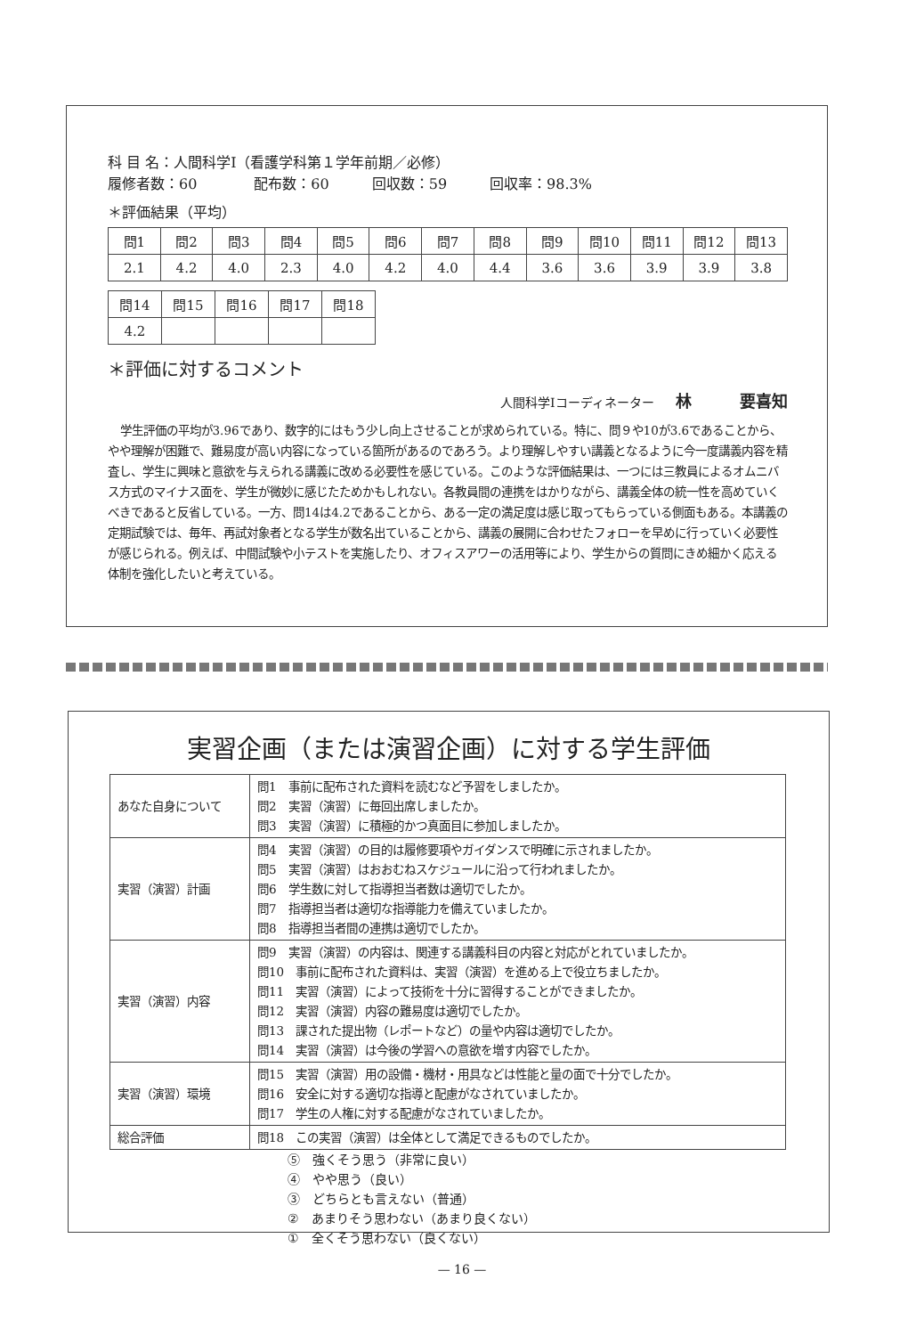科 目 名：人間科学Ⅰ（看護学科第１学年前期／必修）
履修者数：60　　　　配布数：60　　　回収数：59　　　回収率：98.3%
＊評価結果（平均）
| 問1 | 問2 | 問3 | 問4 | 問5 | 問6 | 問7 | 問8 | 問9 | 問10 | 問11 | 問12 | 問13 |
| 2.1 | 4.2 | 4.0 | 2.3 | 4.0 | 4.2 | 4.0 | 4.4 | 3.6 | 3.6 | 3.9 | 3.9 | 3.8 |
| 問14 | 問15 | 問16 | 問17 | 問18 |
| 4.2 | | | | |
＊評価に対するコメント
人間科学Ⅰコーディネーター 林　　　要喜知
学生評価の平均が3.96であり、数字的にはもう少し向上させることが求められている。特に、問９や10が3.6であることから、やや理解が困難で、難易度が高い内容になっている箇所があるのであろう。より理解しやすい講義となるように今一度講義内容を精査し、学生に興味と意欲を与えられる講義に改める必要性を感じている。このような評価結果は、一つには三教員によるオムニバス方式のマイナス面を、学生が微妙に感じたためかもしれない。各教員間の連携をはかりながら、講義全体の統一性を高めていくべきであると反省している。一方、問14は4.2であることから、ある一定の満足度は感じ取ってもらっている側面もある。本講義の定期試験では、毎年、再試対象者となる学生が数名出ていることから、講義の展開に合わせたフォローを早めに行っていく必要性が感じられる。例えば、中間試験や小テストを実施したり、オフィスアワーの活用等により、学生からの質問にきめ細かく応える体制を強化したいと考えている。
実習企画（または演習企画）に対する学生評価
| あなた自身について | 問1 事前に配布された資料を読むなど予習をしましたか。 問2 実習（演習）に毎回出席しましたか。 問3 実習（演習）に積極的かつ真面目に参加しましたか。 |
| 実習（演習）計画 | 問4 実習（演習）の目的は履修要項やガイダンスで明確に示されましたか。 問5 実習（演習）はおおむねスケジュールに沿って行われましたか。 問6 学生数に対して指導担当者数は適切でしたか。 問7 指導担当者は適切な指導能力を備えていましたか。 問8 指導担当者間の連携は適切でしたか。 |
| 実習（演習）内容 | 問9 実習（演習）の内容は、関連する講義科目の内容と対応がとれていましたか。 問10 事前に配布された資料は、実習（演習）を進める上で役立ちましたか。 問11 実習（演習）によって技術を十分に習得することができましたか。 問12 実習（演習）内容の難易度は適切でしたか。 問13 課された提出物（レポートなど）の量や内容は適切でしたか。 問14 実習（演習）は今後の学習への意欲を増す内容でしたか。 |
| 実習（演習）環境 | 問15 実習（演習）用の設備・機材・用具などは性能と量の面で十分でしたか。 問16 安全に対する適切な指導と配慮がなされていましたか。 問17 学生の人権に対する配慮がなされていましたか。 |
| 総合評価 | 問18 この実習（演習）は全体として満足できるものでしたか。 |
⑤　強くそう思う（非常に良い）
④　やや思う（良い）
③　どちらとも言えない（普通）
②　あまりそう思わない（あまり良くない）
①　全くそう思わない（良くない）
— 16 —